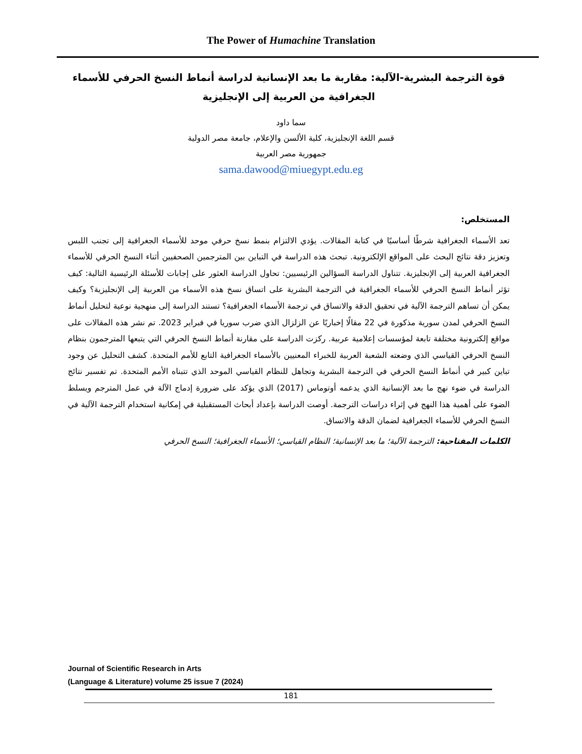The Power of Humachine Translation
قوة الترجمة البشرية-الآلية: مقاربة ما بعد الإنسانية لدراسة أنماط النسخ الحرفي للأسماء الجغرافية من العربية إلى الإنجليزية
سما داود
قسم اللغة الإنجليزية، كلية الألسن والإعلام، جامعة مصر الدولية
جمهورية مصر العربية
sama.dawood@miuegypt.edu.eg
المستخلص:
تعد الأسماء الجغرافية شرطًا أساسيًا في كتابة المقالات. يؤدي الالتزام بنمط نسخ حرفي موحد للأسماء الجغرافية إلى تجنب اللبس وتعزيز دقة نتائج البحث على المواقع الإلكترونية. تبحث هذه الدراسة في التباين بين المترجمين الصحفيين أثناء النسخ الحرفي للأسماء الجغرافية العربية إلى الإنجليزية. تتناول الدراسة السؤالين الرئيسيين: تحاول الدراسة العثور على إجابات للأسئلة الرئيسية التالية: كيف تؤثر أنماط النسخ الحرفي للأسماء الجغرافية في الترجمة البشرية على اتساق نسخ هذه الأسماء من العربية إلى الإنجليزية؟ وكيف يمكن أن تساهم الترجمة الآلية في تحقيق الدقة والاتساق في ترجمة الأسماء الجغرافية؟ تستند الدراسة إلى منهجية نوعية لتحليل أنماط النسخ الحرفي لمدن سورية مذكورة في 22 مقالًا إخباريًا عن الزلزال الذي ضرب سوريا في فبراير 2023. تم نشر هذه المقالات على مواقع إلكترونية مختلفة تابعة لمؤسسات إعلامية عربية. ركزت الدراسة على مقارنة أنماط النسخ الحرفي التي يتبعها المترجمون بنظام النسخ الحرفي القياسي الذي وضعته الشعبة العربية للخبراء المعنيين بالأسماء الجغرافية التابع للأمم المتحدة. كشف التحليل عن وجود تباين كبير في أنماط النسخ الحرفي في الترجمة البشرية وتجاهل للنظام القياسي الموحد الذي تتبناه الأمم المتحدة. تم تفسير نتائج الدراسة في ضوء نهج ما بعد الإنسانية الذي يدعمه أوتوماس (2017) الذي يؤكد على ضرورة إدماج الآلة في عمل المترجم ويسلط الضوء على أهمية هذا النهج في إثراء دراسات الترجمة. أوصت الدراسة بإعداد أبحاث المستقبلية في إمكانية استخدام الترجمة الآلية في النسخ الحرفي للأسماء الجغرافية لضمان الدقة والاتساق.
الكلمات المفتاحية: الترجمة الآلية؛ ما بعد الإنسانية؛ النظام القياسي؛ الأسماء الجغرافية؛ النسخ الحرفي
Journal of Scientific Research in Arts
(Language & Literature) volume 25 issue 7 (2024)
181